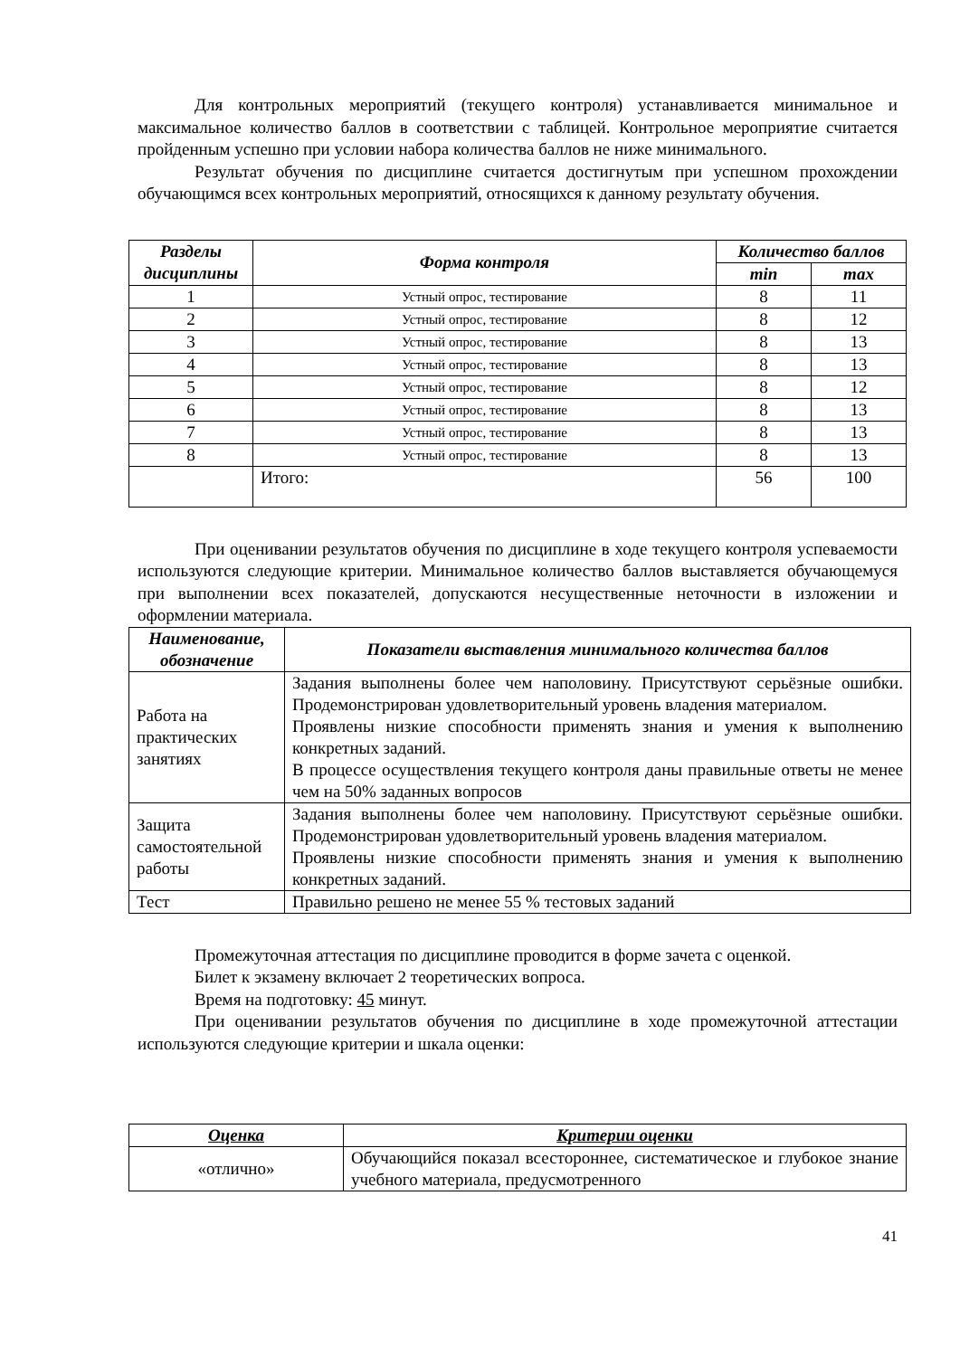Для контрольных мероприятий (текущего контроля) устанавливается минимальное и максимальное количество баллов в соответствии с таблицей. Контрольное мероприятие считается пройденным успешно при условии набора количества баллов не ниже минимального.
Результат обучения по дисциплине считается достигнутым при успешном прохождении обучающимся всех контрольных мероприятий, относящихся к данному результату обучения.
| Разделы дисциплины | Форма контроля | Количество баллов | |
| --- | --- | --- | --- |
| | | min | max |
| 1 | Устный опрос, тестирование | 8 | 11 |
| 2 | Устный опрос, тестирование | 8 | 12 |
| 3 | Устный опрос, тестирование | 8 | 13 |
| 4 | Устный опрос, тестирование | 8 | 13 |
| 5 | Устный опрос, тестирование | 8 | 12 |
| 6 | Устный опрос, тестирование | 8 | 13 |
| 7 | Устный опрос, тестирование | 8 | 13 |
| 8 | Устный опрос, тестирование | 8 | 13 |
| | Итого: | 56 | 100 |
При оценивании результатов обучения по дисциплине в ходе текущего контроля успеваемости используются следующие критерии. Минимальное количество баллов выставляется обучающемуся при выполнении всех показателей, допускаются несущественные неточности в изложении и оформлении материала.
| Наименование, обозначение | Показатели выставления минимального количества баллов |
| --- | --- |
| Работа на практических занятиях | Задания выполнены более чем наполовину. Присутствуют серьёзные ошибки. Продемонстрирован удовлетворительный уровень владения материалом. Проявлены низкие способности применять знания и умения к выполнению конкретных заданий. В процессе осуществления текущего контроля даны правильные ответы не менее чем на 50% заданных вопросов |
| Защита самостоятельной работы | Задания выполнены более чем наполовину. Присутствуют серьёзные ошибки. Продемонстрирован удовлетворительный уровень владения материалом. Проявлены низкие способности применять знания и умения к выполнению конкретных заданий. |
| Тест | Правильно решено не менее 55 % тестовых заданий |
Промежуточная аттестация по дисциплине проводится в форме зачета с оценкой.
Билет к экзамену включает 2 теоретических вопроса.
Время на подготовку: 45 минут.
При оценивании результатов обучения по дисциплине в ходе промежуточной аттестации используются следующие критерии и шкала оценки:
| Оценка | Критерии оценки |
| --- | --- |
| «отлично» | Обучающийся показал всестороннее, систематическое и глубокое знание учебного материала, предусмотренного |
41